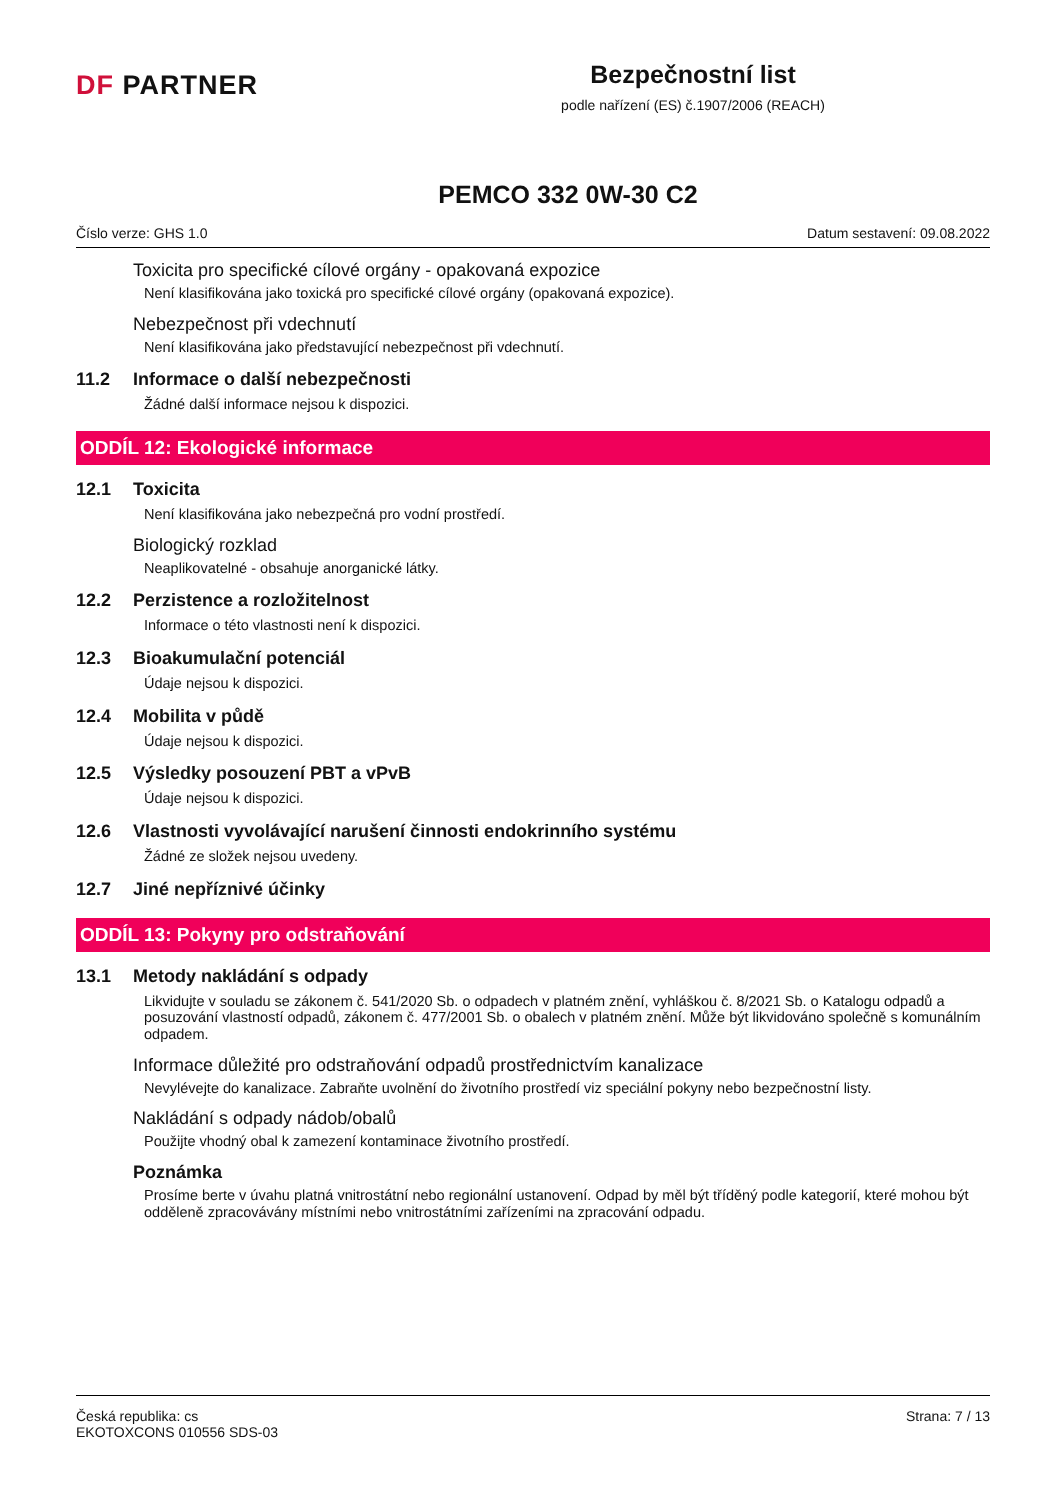DF PARTNER
Bezpečnostní list
podle nařízení (ES) č.1907/2006 (REACH)
PEMCO 332 0W-30 C2
Číslo verze: GHS 1.0 Datum sestavení: 09.08.2022
Toxicita pro specifické cílové orgány - opakovaná expozice
Není klasifikována jako toxická pro specifické cílové orgány (opakovaná expozice).
Nebezpečnost při vdechnutí
Není klasifikována jako představující nebezpečnost při vdechnutí.
11.2 Informace o další nebezpečnosti
Žádné další informace nejsou k dispozici.
ODDÍL 12: Ekologické informace
12.1 Toxicita
Není klasifikována jako nebezpečná pro vodní prostředí.
Biologický rozklad
Neaplikovatelné - obsahuje anorganické látky.
12.2 Perzistence a rozložitelnost
Informace o této vlastnosti není k dispozici.
12.3 Bioakumulační potenciál
Údaje nejsou k dispozici.
12.4 Mobilita v půdě
Údaje nejsou k dispozici.
12.5 Výsledky posouzení PBT a vPvB
Údaje nejsou k dispozici.
12.6 Vlastnosti vyvolávající narušení činnosti endokrinního systému
Žádné ze složek nejsou uvedeny.
12.7 Jiné nepříznivé účinky
ODDÍL 13: Pokyny pro odstraňování
13.1 Metody nakládání s odpady
Likvidujte v souladu se zákonem č. 541/2020 Sb. o odpadech v platném znění, vyhláškou č. 8/2021 Sb. o Katalogu odpadů a posuzování vlastností odpadů, zákonem č. 477/2001 Sb. o obalech v platném znění. Může být likvidováno společně s komunálním odpadem.
Informace důležité pro odstraňování odpadů prostřednictvím kanalizace
Nevylévejte do kanalizace. Zabraňte uvolnění do životního prostředí viz speciální pokyny nebo bezpečnostní listy.
Nakládání s odpady nádob/obalů
Použijte vhodný obal k zamezení kontaminace životního prostředí.
Poznámka
Prosíme berte v úvahu platná vnitrostátní nebo regionální ustanovení. Odpad by měl být tříděný podle kategorií, které mohou být odděleně zpracovávány místními nebo vnitrostátními zařízeními na zpracování odpadu.
Česká republika: cs
EKOTOXCONS 010556 SDS-03
Strana: 7 / 13